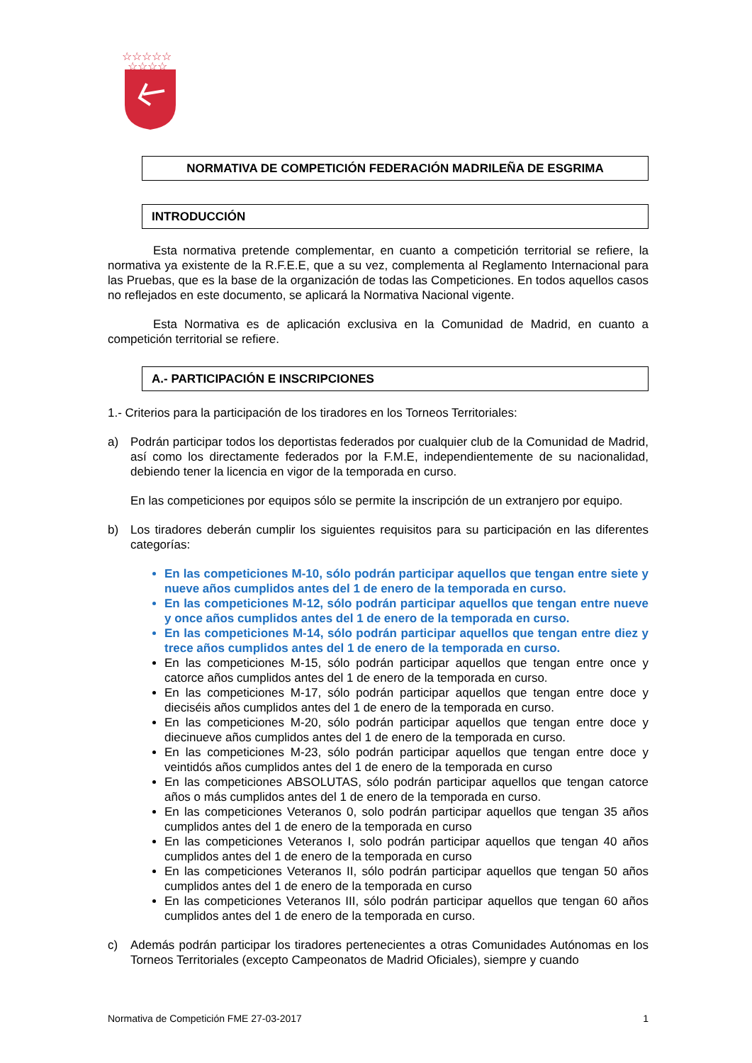☆☆☆☆☆
☆☆☆☆
NORMATIVA DE COMPETICIÓN FEDERACIÓN MADRILEÑA DE ESGRIMA
INTRODUCCIÓN
Esta normativa pretende complementar, en cuanto a competición territorial se refiere, la normativa ya existente de la R.F.E.E, que a su vez, complementa al Reglamento Internacional para las Pruebas, que es la base de la organización de todas las Competiciones. En todos aquellos casos no reflejados en este documento, se aplicará la Normativa Nacional vigente.
Esta Normativa es de aplicación exclusiva en la Comunidad de Madrid, en cuanto a competición territorial se refiere.
A.- PARTICIPACIÓN E INSCRIPCIONES
1.- Criterios para la participación de los tiradores en los Torneos Territoriales:
a) Podrán participar todos los deportistas federados por cualquier club de la Comunidad de Madrid, así como los directamente federados por la F.M.E, independientemente de su nacionalidad, debiendo tener la licencia en vigor de la temporada en curso.
En las competiciones por equipos sólo se permite la inscripción de un extranjero por equipo.
b) Los tiradores deberán cumplir los siguientes requisitos para su participación en las diferentes categorías:
En las competiciones M-10, sólo podrán participar aquellos que tengan entre siete y nueve años cumplidos antes del 1 de enero de la temporada en curso.
En las competiciones M-12, sólo podrán participar aquellos que tengan entre nueve y once años cumplidos antes del 1 de enero de la temporada en curso.
En las competiciones M-14, sólo podrán participar aquellos que tengan entre diez y trece años cumplidos antes del 1 de enero de la temporada en curso.
En las competiciones M-15, sólo podrán participar aquellos que tengan entre once y catorce años cumplidos antes del 1 de enero de la temporada en curso.
En las competiciones M-17, sólo podrán participar aquellos que tengan entre doce y dieciséis años cumplidos antes del 1 de enero de la temporada en curso.
En las competiciones M-20, sólo podrán participar aquellos que tengan entre doce y diecinueve años cumplidos antes del 1 de enero de la temporada en curso.
En las competiciones M-23, sólo podrán participar aquellos que tengan entre doce y veintidós años cumplidos antes del 1 de enero de la temporada en curso
En las competiciones ABSOLUTAS, sólo podrán participar aquellos que tengan catorce años o más cumplidos antes del 1 de enero de la temporada en curso.
En las competiciones Veteranos 0, solo podrán participar aquellos que tengan 35 años cumplidos antes del 1 de enero de la temporada en curso
En las competiciones Veteranos I, solo podrán participar aquellos que tengan 40 años cumplidos antes del 1 de enero de la temporada en curso
En las competiciones Veteranos II, sólo podrán participar aquellos que tengan 50 años cumplidos antes del 1 de enero de la temporada en curso
En las competiciones Veteranos III, sólo podrán participar aquellos que tengan 60 años cumplidos antes del 1 de enero de la temporada en curso.
c) Además podrán participar los tiradores pertenecientes a otras Comunidades Autónomas en los Torneos Territoriales (excepto Campeonatos de Madrid Oficiales), siempre y cuando
Normativa de Competición FME 27-03-2017 1